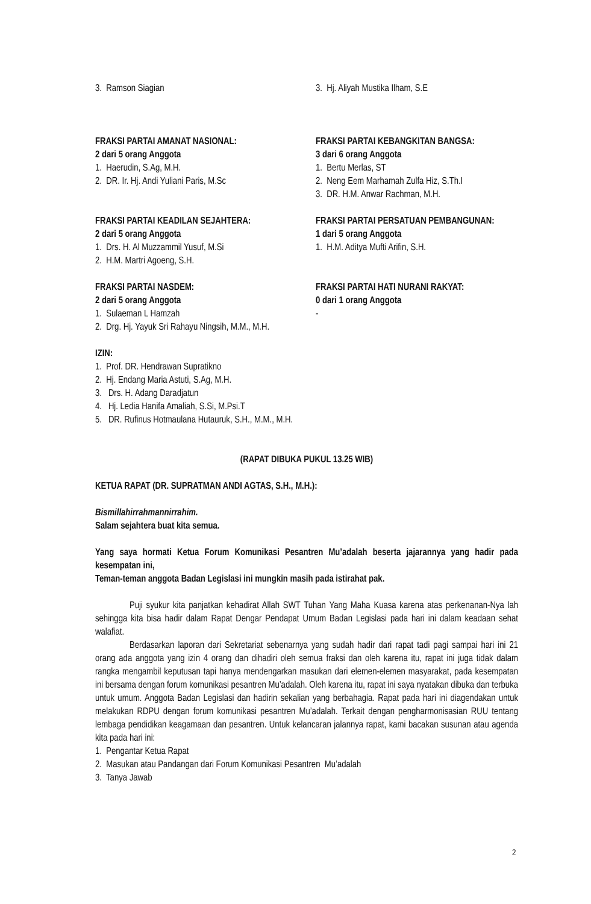3. Ramson Siagian 3. Hj. Aliyah Mustika Ilham, S.E
FRAKSI PARTAI AMANAT NASIONAL:
2 dari 5 orang Anggota
1. Haerudin, S.Ag, M.H.
2. DR. Ir. Hj. Andi Yuliani Paris, M.Sc
FRAKSI PARTAI KEBANGKITAN BANGSA:
3 dari 6 orang Anggota
1. Bertu Merlas, ST
2. Neng Eem Marhamah Zulfa Hiz, S.Th.I
3. DR. H.M. Anwar Rachman, M.H.
FRAKSI PARTAI KEADILAN SEJAHTERA:
2 dari 5 orang Anggota
1. Drs. H. Al Muzzammil Yusuf, M.Si
2. H.M. Martri Agoeng, S.H.
FRAKSI PARTAI PERSATUAN PEMBANGUNAN:
1 dari 5 orang Anggota
1. H.M. Aditya Mufti Arifin, S.H.
FRAKSI PARTAI NASDEM:
2 dari 5 orang Anggota
1. Sulaeman L Hamzah
2. Drg. Hj. Yayuk Sri Rahayu Ningsih, M.M., M.H.
FRAKSI PARTAI HATI NURANI RAKYAT:
0 dari 1 orang Anggota
-
IZIN:
1. Prof. DR. Hendrawan Supratikno
2. Hj. Endang Maria Astuti, S.Ag, M.H.
3. Drs. H. Adang Daradjatun
4. Hj. Ledia Hanifa Amaliah, S.Si, M.Psi.T
5. DR. Rufinus Hotmaulana Hutauruk, S.H., M.M., M.H.
(RAPAT DIBUKA PUKUL 13.25 WIB)
KETUA RAPAT (DR. SUPRATMAN ANDI AGTAS, S.H., M.H.):
Bismillahirrahmannirrahim.
Salam sejahtera buat kita semua.
Yang saya hormati Ketua Forum Komunikasi Pesantren Mu’adalah beserta jajarannya yang hadir pada kesempatan ini,
Teman-teman anggota Badan Legislasi ini mungkin masih pada istirahat pak.
Puji syukur kita panjatkan kehadirat Allah SWT Tuhan Yang Maha Kuasa karena atas perkenanan-Nya lah sehingga kita bisa hadir dalam Rapat Dengar Pendapat Umum Badan Legislasi pada hari ini dalam keadaan sehat walafiat.
Berdasarkan laporan dari Sekretariat sebenarnya yang sudah hadir dari rapat tadi pagi sampai hari ini 21 orang ada anggota yang izin 4 orang dan dihadiri oleh semua fraksi dan oleh karena itu, rapat ini juga tidak dalam rangka mengambil keputusan tapi hanya mendengarkan masukan dari elemen-elemen masyarakat, pada kesempatan ini bersama dengan forum komunikasi pesantren Mu’adalah. Oleh karena itu, rapat ini saya nyatakan dibuka dan terbuka untuk umum. Anggota Badan Legislasi dan hadirin sekalian yang berbahagia. Rapat pada hari ini diagendakan untuk melakukan RDPU dengan forum komunikasi pesantren Mu’adalah. Terkait dengan pengharmonisasian RUU tentang lembaga pendidikan keagamaan dan pesantren. Untuk kelancaran jalannya rapat, kami bacakan susunan atau agenda kita pada hari ini:
1. Pengantar Ketua Rapat
2. Masukan atau Pandangan dari Forum Komunikasi Pesantren Mu’adalah
3. Tanya Jawab
2